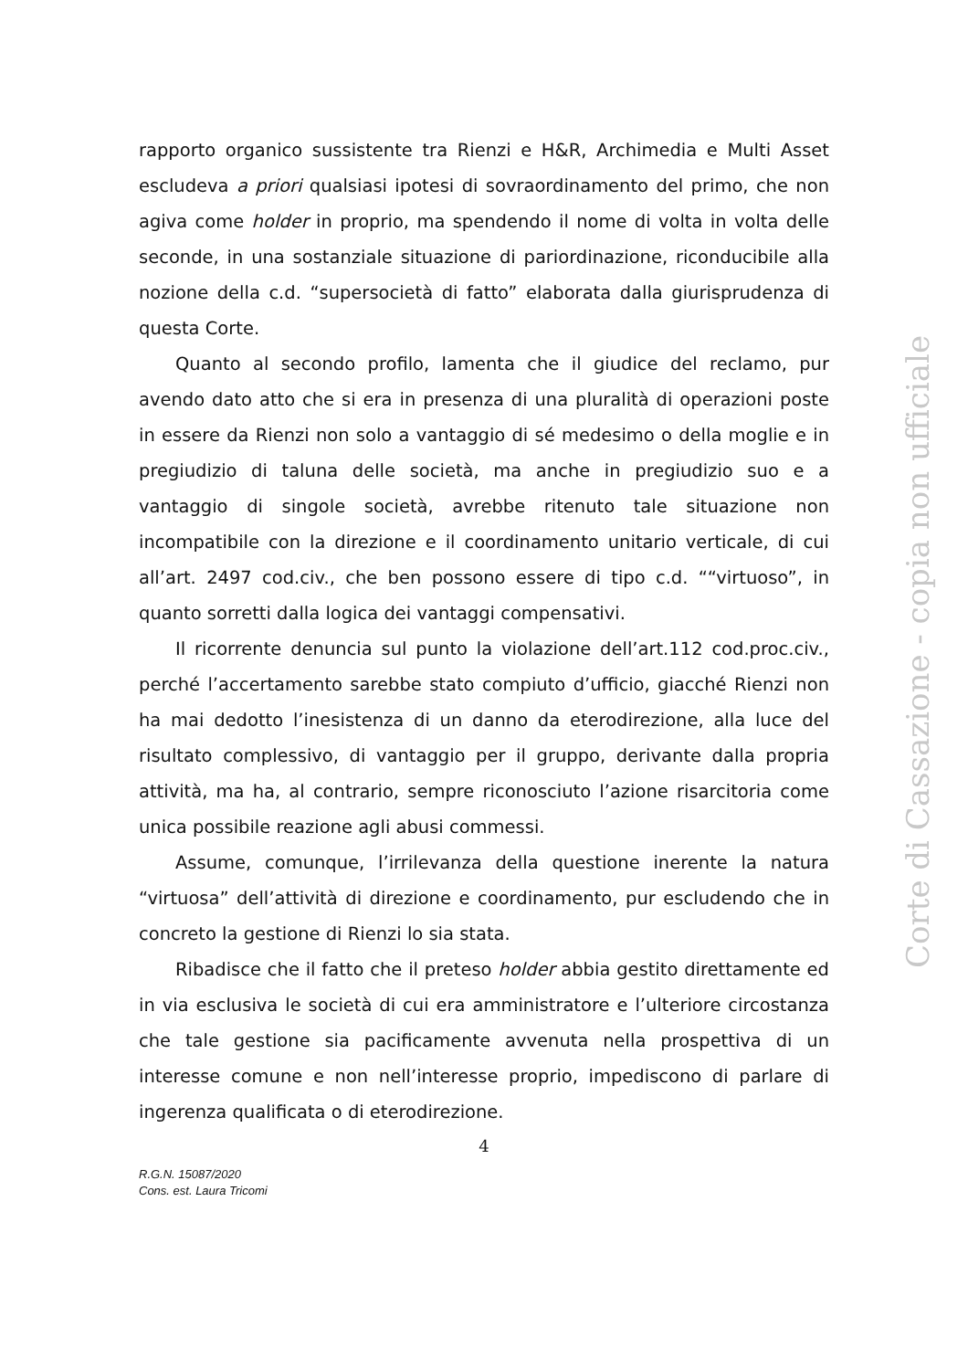rapporto organico sussistente tra Rienzi e H&R, Archimedia e Multi Asset escludeva a priori qualsiasi ipotesi di sovraordinamento del primo, che non agiva come holder in proprio, ma spendendo il nome di volta in volta delle seconde, in una sostanziale situazione di pariordinazione, riconducibile alla nozione della c.d. “supersocietà di fatto” elaborata dalla giurisprudenza di questa Corte.
Quanto al secondo profilo, lamenta che il giudice del reclamo, pur avendo dato atto che si era in presenza di una pluralità di operazioni poste in essere da Rienzi non solo a vantaggio di sé medesimo o della moglie e in pregiudizio di taluna delle società, ma anche in pregiudizio suo e a vantaggio di singole società, avrebbe ritenuto tale situazione non incompatibile con la direzione e il coordinamento unitario verticale, di cui all’art. 2497 cod.civ., che ben possono essere di tipo c.d. ““virtuoso”, in quanto sorretti dalla logica dei vantaggi compensativi.
Il ricorrente denuncia sul punto la violazione dell’art.112 cod.proc.civ., perché l’accertamento sarebbe stato compiuto d’ufficio, giacché Rienzi non ha mai dedotto l’inesistenza di un danno da eterodirezione, alla luce del risultato complessivo, di vantaggio per il gruppo, derivante dalla propria attività, ma ha, al contrario, sempre riconosciuto l’azione risarcitoria come unica possibile reazione agli abusi commessi.
Assume, comunque, l’irrilevanza della questione inerente la natura “virtuosa” dell’attività di direzione e coordinamento, pur escludendo che in concreto la gestione di Rienzi lo sia stata.
Ribadisce che il fatto che il preteso holder abbia gestito direttamente ed in via esclusiva le società di cui era amministratore e l’ulteriore circostanza che tale gestione sia pacificamente avvenuta nella prospettiva di un interesse comune e non nell’interesse proprio, impediscono di parlare di ingerenza qualificata o di eterodirezione.
4
R.G.N. 15087/2020
Cons. est. Laura Tricomi
Corte di Cassazione - copia non ufficiale